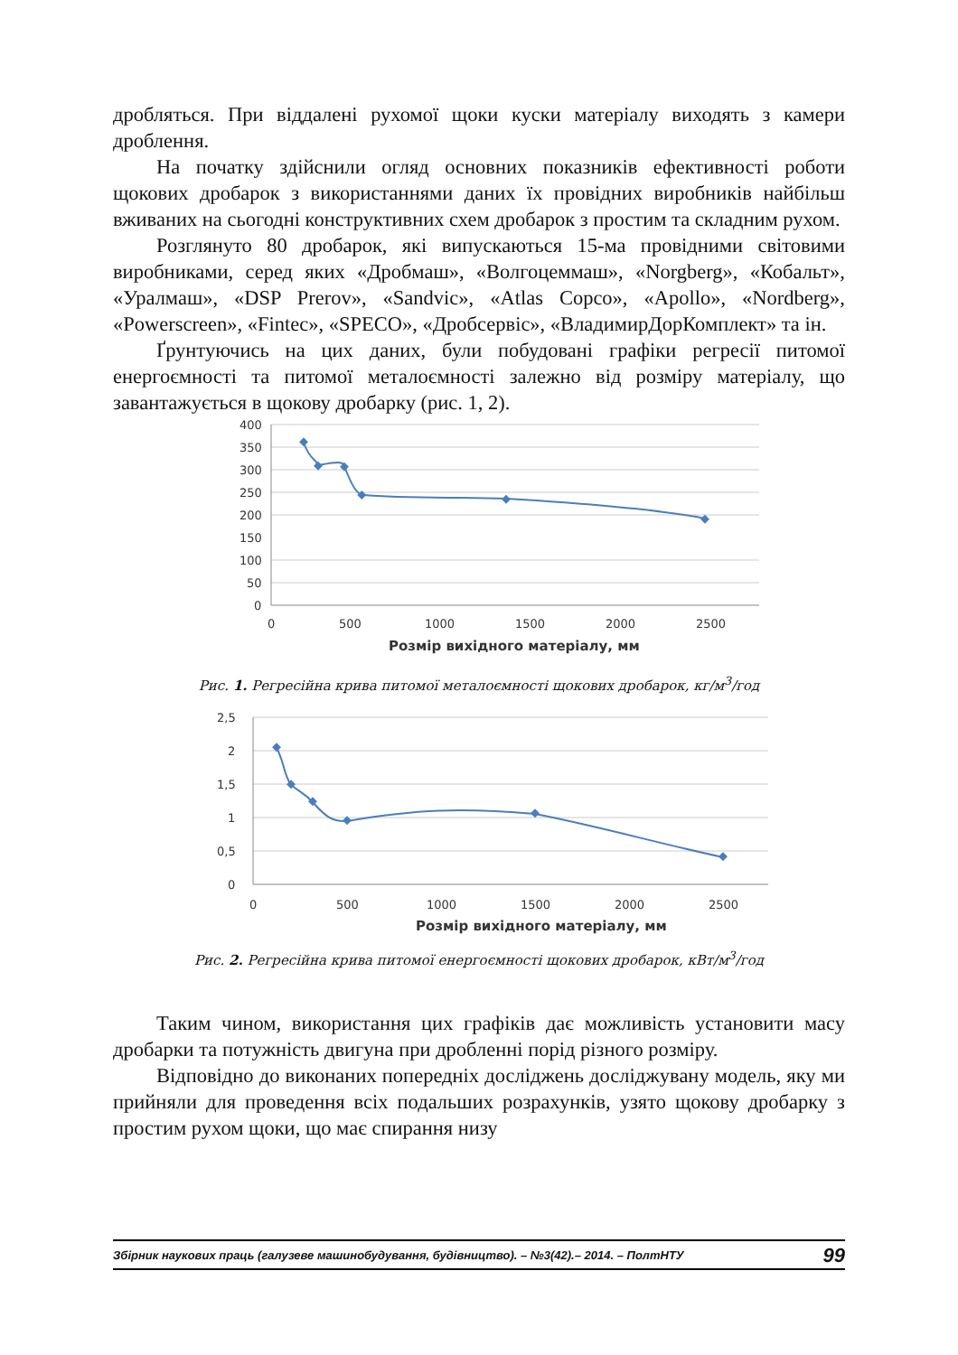дробляться. При віддалені рухомої щоки куски матеріалу виходять з камери дроблення.
На початку здійснили огляд основних показників ефективності роботи щокових дробарок з використаннями даних їх провідних виробників найбільш вживаних на сьогодні конструктивних схем дробарок з простим та складним рухом.
Розглянуто 80 дробарок, які випускаються 15-ма провідними світовими виробниками, серед яких «Дробмаш», «Волгоцеммаш», «Norgberg», «Кобальт», «Уралмаш», «DSP Prerov», «Sandvic», «Atlas Copco», «Apollo», «Nordberg», «Powerscreen», «Fintec», «SPECO», «Дробсервіс», «ВладимирДорКомплект» та ін.
Ґрунтуючись на цих даних, були побудовані графіки регресії питомої енергоємності та питомої металоємності залежно від розміру матеріалу, що завантажується в щокову дробарку (рис. 1, 2).
400
350
300
250
200
150
100
50
0
0
500
1000
1500
2000
2500
Розмір вихідного матеріалу, мм
Рис. 1. Регресійна крива питомої металоємності щокових дробарок, кг/м<sup>3</sup>/год
2,5
2
1,5
1
0,5
0
0
500
1000
1500
2000
2500
Розмір вихідного матеріалу, мм
Рис. 2. Регресійна крива питомої енергоємності щокових дробарок, кВт/м<sup>3</sup>/год
Таким чином, використання цих графіків дає можливість установити масу дробарки та потужність двигуна при дробленні порід різного розміру.
Відповідно до виконаних попередніх досліджень досліджувану модель, яку ми прийняли для проведення всіх подальших розрахунків, узято щокову дробарку з простим рухом щоки, що має спирання низу
Збірник наукових праць (галузеве машинобудування, будівництво). – №3(42).– 2014. – ПолтНТУ 99